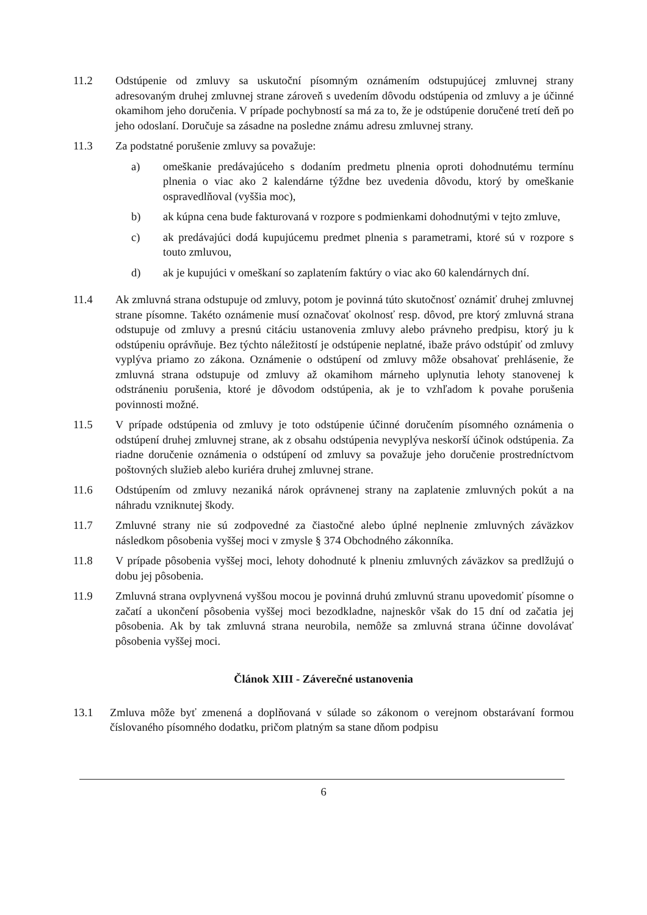11.2 Odstúpenie od zmluvy sa uskutoční písomným oznámením odstupujúcej zmluvnej strany adresovaným druhej zmluvnej strane zároveň s uvedením dôvodu odstúpenia od zmluvy a je účinné okamihom jeho doručenia. V prípade pochybností sa má za to, že je odstúpenie doručené tretí deň po jeho odoslaní. Doručuje sa zásadne na posledne známu adresu zmluvnej strany.
11.3 Za podstatné porušenie zmluvy sa považuje:
a) omeškanie predávajúceho s dodaním predmetu plnenia oproti dohodnutému termínu plnenia o viac ako 2 kalendárne týždne bez uvedenia dôvodu, ktorý by omeškanie ospravedlňoval (vyššia moc),
b) ak kúpna cena bude fakturovaná v rozpore s podmienkami dohodnutými v tejto zmluve,
c) ak predávajúci dodá kupujúcemu predmet plnenia s parametrami, ktoré sú v rozpore s touto zmluvou,
d) ak je kupujúci v omeškaní so zaplatením faktúry o viac ako 60 kalendárnych dní.
11.4 Ak zmluvná strana odstupuje od zmluvy, potom je povinná túto skutočnosť oznámiť druhej zmluvnej strane písomne. Takéto oznámenie musí označovať okolnosť resp. dôvod, pre ktorý zmluvná strana odstupuje od zmluvy a presnú citáciu ustanovenia zmluvy alebo právneho predpisu, ktorý ju k odstúpeniu oprávňuje. Bez týchto náležitostí je odstúpenie neplatné, ibaže právo odstúpiť od zmluvy vyplýva priamo zo zákona. Oznámenie o odstúpení od zmluvy môže obsahovať prehlásenie, že zmluvná strana odstupuje od zmluvy až okamihom márneho uplynutia lehoty stanovenej k odstráneniu porušenia, ktoré je dôvodom odstúpenia, ak je to vzhľadom k povahe porušenia povinnosti možné.
11.5 V prípade odstúpenia od zmluvy je toto odstúpenie účinné doručením písomného oznámenia o odstúpení druhej zmluvnej strane, ak z obsahu odstúpenia nevyplýva neskorší účinok odstúpenia. Za riadne doručenie oznámenia o odstúpení od zmluvy sa považuje jeho doručenie prostredníctvom poštovných služieb alebo kuriéra druhej zmluvnej strane.
11.6 Odstúpením od zmluvy nezaniká nárok oprávnenej strany na zaplatenie zmluvných pokút a na náhradu vzniknutej škody.
11.7 Zmluvné strany nie sú zodpovedné za čiastočné alebo úplné neplnenie zmluvných záväzkov následkom pôsobenia vyššej moci v zmysle § 374 Obchodného zákonníka.
11.8 V prípade pôsobenia vyššej moci, lehoty dohodnuté k plneniu zmluvných záväzkov sa predlžujú o dobu jej pôsobenia.
11.9 Zmluvná strana ovplyvnená vyššou mocou je povinná druhú zmluvnú stranu upovedomiť písomne o začatí a ukončení pôsobenia vyššej moci bezodkladne, najneskôr však do 15 dní od začatia jej pôsobenia. Ak by tak zmluvná strana neurobila, nemôže sa zmluvná strana účinne dovolávať pôsobenia vyššej moci.
Článok XIII - Záverečné ustanovenia
13.1 Zmluva môže byť zmenená a doplňovaná v súlade so zákonom o verejnom obstarávaní formou číslovaného písomného dodatku, pričom platným sa stane dňom podpisu
6